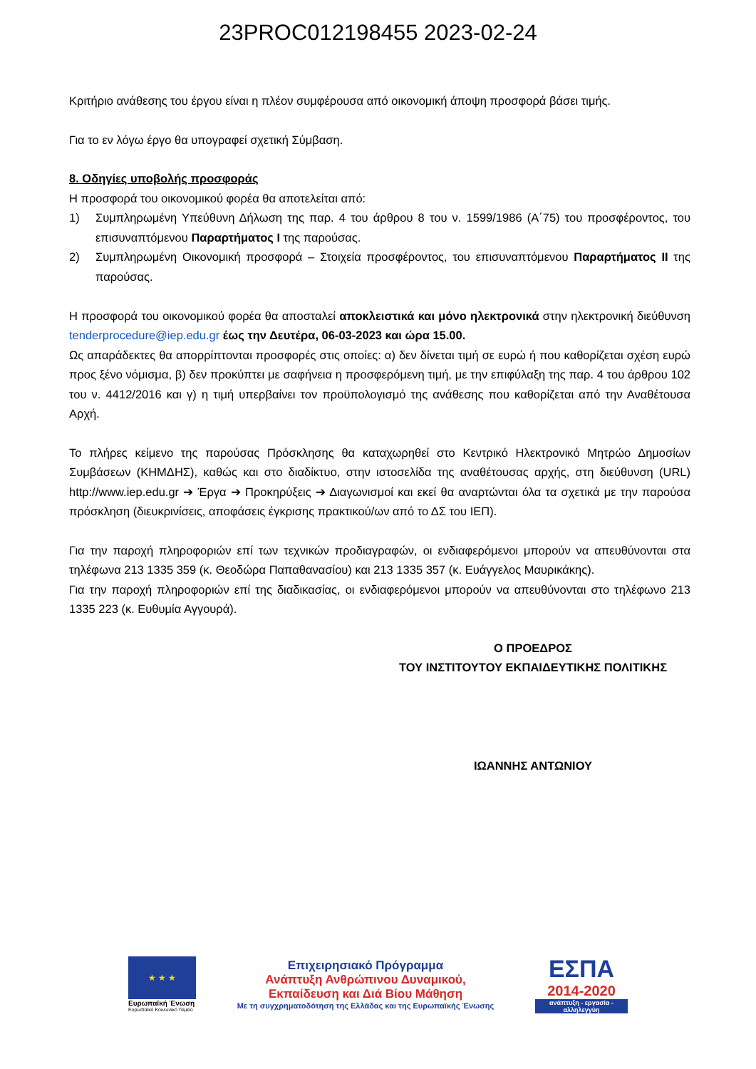23PROC012198455 2023-02-24
Κριτήριο ανάθεσης του έργου είναι η πλέον συμφέρουσα από οικονομική άποψη προσφορά βάσει τιμής.
Για το εν λόγω έργο θα υπογραφεί σχετική Σύμβαση.
8. Οδηγίες υποβολής προσφοράς
Η προσφορά του οικονομικού φορέα θα αποτελείται από:
1) Συμπληρωμένη Υπεύθυνη Δήλωση της παρ. 4 του άρθρου 8 του ν. 1599/1986 (Α΄75) του προσφέροντος, του επισυναπτόμενου Παραρτήματος Ι της παρούσας.
2) Συμπληρωμένη Οικονομική προσφορά – Στοιχεία προσφέροντος, του επισυναπτόμενου Παραρτήματος ΙΙ της παρούσας.
Η προσφορά του οικονομικού φορέα θα αποσταλεί αποκλειστικά και μόνο ηλεκτρονικά στην ηλεκτρονική διεύθυνση tenderprocedure@iep.edu.gr έως την Δευτέρα, 06-03-2023 και ώρα 15.00.
Ως απαράδεκτες θα απορρίπτονται προσφορές στις οποίες: α) δεν δίνεται τιμή σε ευρώ ή που καθορίζεται σχέση ευρώ προς ξένο νόμισμα, β) δεν προκύπτει με σαφήνεια η προσφερόμενη τιμή, με την επιφύλαξη της παρ. 4 του άρθρου 102 του ν. 4412/2016 και γ) η τιμή υπερβαίνει τον προϋπολογισμό της ανάθεσης που καθορίζεται από την Αναθέτουσα Αρχή.
Το πλήρες κείμενο της παρούσας Πρόσκλησης θα καταχωρηθεί στο Κεντρικό Ηλεκτρονικό Μητρώο Δημοσίων Συμβάσεων (ΚΗΜΔΗΣ), καθώς και στο διαδίκτυο, στην ιστοσελίδα της αναθέτουσας αρχής, στη διεύθυνση (URL) http://www.iep.edu.gr ➔ Έργα ➔ Προκηρύξεις ➔ Διαγωνισμοί και εκεί θα αναρτώνται όλα τα σχετικά με την παρούσα πρόσκληση (διευκρινίσεις, αποφάσεις έγκρισης πρακτικού/ων από το ΔΣ του ΙΕΠ).
Για την παροχή πληροφοριών επί των τεχνικών προδιαγραφών, οι ενδιαφερόμενοι μπορούν να απευθύνονται στα τηλέφωνα 213 1335 359 (κ. Θεοδώρα Παπαθανασίου) και 213 1335 357 (κ. Ευάγγελος Μαυρικάκης).
Για την παροχή πληροφοριών επί της διαδικασίας, οι ενδιαφερόμενοι μπορούν να απευθύνονται στο τηλέφωνο 213 1335 223 (κ. Ευθυμία Αγγουρά).
Ο ΠΡΟΕΔΡΟΣ
ΤΟΥ ΙΝΣΤΙΤΟΥΤΟΥ ΕΚΠΑΙΔΕΥΤΙΚΗΣ ΠΟΛΙΤΙΚΗΣ
ΙΩΑΝΝΗΣ ΑΝΤΩΝΙΟΥ
★ ★ ★
Ευρωπαϊκή Ένωση
Ευρωπαϊκό Κοινωνικό Ταμείο
Επιχειρησιακό Πρόγραμμα
Ανάπτυξη Ανθρώπινου Δυναμικού,
Εκπαίδευση και Διά Βίου Μάθηση
Με τη συγχρηματοδότηση της Ελλάδας και της Ευρωπαϊκής Ένωσης
ΕΣΠΑ
2014-2020
ανάπτυξη - εργασία - αλληλεγγύη